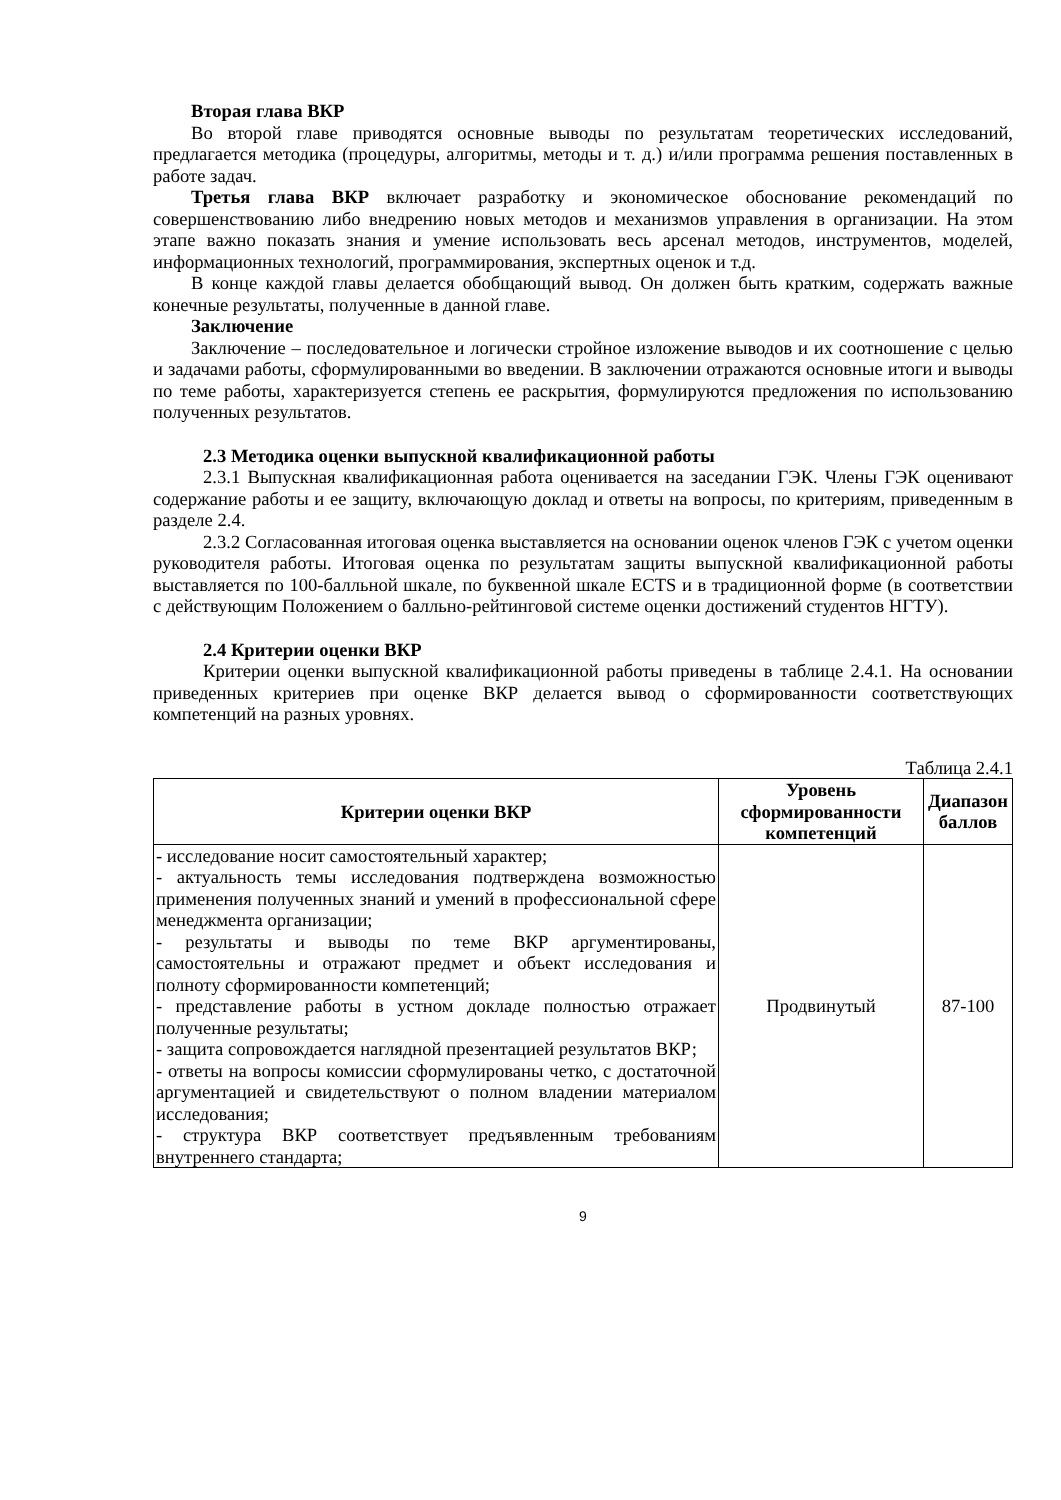Вторая глава ВКР
Во второй главе приводятся основные выводы по результатам теоретических исследований, предлагается методика (процедуры, алгоритмы, методы и т. д.) и/или программа решения поставленных в работе задач.
Третья глава ВКР включает разработку и экономическое обоснование рекомендаций по совершенствованию либо внедрению новых методов и механизмов управления в организации. На этом этапе важно показать знания и умение использовать весь арсенал методов, инструментов, моделей, информационных технологий, программирования, экспертных оценок и т.д.
В конце каждой главы делается обобщающий вывод. Он должен быть кратким, содержать важные конечные результаты, полученные в данной главе.
Заключение
Заключение – последовательное и логически стройное изложение выводов и их соотношение с целью и задачами работы, сформулированными во введении. В заключении отражаются основные итоги и выводы по теме работы, характеризуется степень ее раскрытия, формулируются предложения по использованию полученных результатов.
2.3 Методика оценки выпускной квалификационной работы
2.3.1 Выпускная квалификационная работа оценивается на заседании ГЭК. Члены ГЭК оценивают содержание работы и ее защиту, включающую доклад и ответы на вопросы, по критериям, приведенным в разделе 2.4.
2.3.2 Согласованная итоговая оценка выставляется на основании оценок членов ГЭК с учетом оценки руководителя работы. Итоговая оценка по результатам защиты выпускной квалификационной работы выставляется по 100-балльной шкале, по буквенной шкале ECTS и в традиционной форме (в соответствии с действующим Положением о балльно-рейтинговой системе оценки достижений студентов НГТУ).
2.4 Критерии оценки ВКР
Критерии оценки выпускной квалификационной работы приведены в таблице 2.4.1. На основании приведенных критериев при оценке ВКР делается вывод о сформированности соответствующих компетенций на разных уровнях.
Таблица 2.4.1
| Критерии оценки ВКР | Уровень сформированности компетенций | Диапазон баллов |
| --- | --- | --- |
| - исследование носит самостоятельный характер; - актуальность темы исследования подтверждена возможностью применения полученных знаний и умений в профессиональной сфере менеджмента организации; - результаты и выводы по теме ВКР аргументированы, самостоятельны и отражают предмет и объект исследования и полноту сформированности компетенций; - представление работы в устном докладе полностью отражает полученные результаты; - защита сопровождается наглядной презентацией результатов ВКР; - ответы на вопросы комиссии сформулированы четко, с достаточной аргументацией и свидетельствуют о полном владении материалом исследования; - структура ВКР соответствует предъявленным требованиям внутреннего стандарта; | Продвинутый | 87-100 |
9